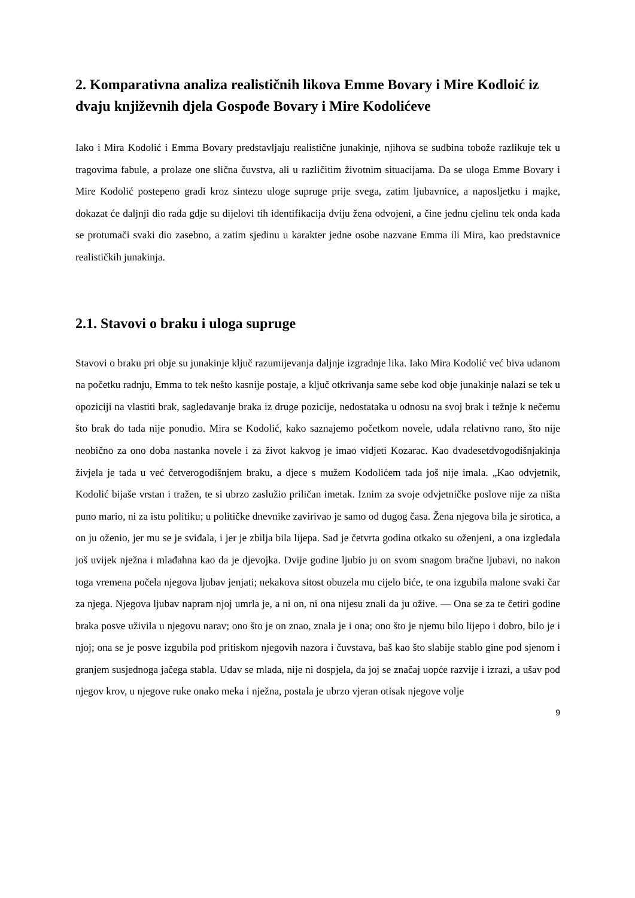2. Komparativna analiza realističnih likova Emme Bovary i Mire Kodloić iz dvaju književnih djela Gospođe Bovary i Mire Kodolićeve
Iako i Mira Kodolić i Emma Bovary predstavljaju realistične junakinje, njihova se sudbina tobože razlikuje tek u tragovima fabule, a prolaze one slična čuvstva, ali u različitim životnim situacijama. Da se uloga Emme Bovary i Mire Kodolić postepeno gradi kroz sintezu uloge supruge prije svega, zatim ljubavnice, a naposljetku i majke, dokazat će daljnji dio rada gdje su dijelovi tih identifikacija dviju žena odvojeni, a čine jednu cjelinu tek onda kada se protumači svaki dio zasebno, a zatim sjedinu u karakter jedne osobe nazvane Emma ili Mira, kao predstavnice realističkih junakinja.
2.1. Stavovi o braku i uloga supruge
Stavovi o braku pri obje su junakinje ključ razumijevanja daljnje izgradnje lika. Iako Mira Kodolić već biva udanom na početku radnju, Emma to tek nešto kasnije postaje, a ključ otkrivanja same sebe kod obje junakinje nalazi se tek u opoziciji na vlastiti brak, sagledavanje braka iz druge pozicije, nedostataka u odnosu na svoj brak i težnje k nečemu što brak do tada nije ponudio. Mira se Kodolić, kako saznajemo početkom novele, udala relativno rano, što nije neobično za ono doba nastanka novele i za život kakvog je imao vidjeti Kozarac. Kao dvadesetdvogodišnjakinja živjela je tada u već četverogodišnjem braku, a djece s mužem Kodolićem tada još nije imala. „Kao odvjetnik, Kodolić bijaše vrstan i tražen, te si ubrzo zaslužio priličan imetak. Iznim za svoje odvjetničke poslove nije za ništa puno mario, ni za istu politiku; u političke dnevnike zavirivao je samo od dugog časa. Žena njegova bila je sirotica, a on ju oženio, jer mu se je sviđala, i jer je zbilja bila lijepa. Sad je četvrta godina otkako su oženjeni, a ona izgledala još uvijek nježna i mlađahna kao da je djevojka. Dvije godine ljubio ju on svom snagom bračne ljubavi, no nakon toga vremena počela njegova ljubav jenjati; nekakova sitost obuzela mu cijelo biće, te ona izgubila malone svaki čar za njega. Njegova ljubav napram njoj umrla je, a ni on, ni ona nijesu znali da ju ožive. — Ona se za te četiri godine braka posve uživila u njegovu narav; ono što je on znao, znala je i ona; ono što je njemu bilo lijepo i dobro, bilo je i njoj; ona se je posve izgubila pod pritiskom njegovih nazora i čuvstava, baš kao što slabije stablo gine pod sjenom i granjem susjednoga jačega stabla. Udav se mlada, nije ni dospjela, da joj se značaj uopće razvije i izrazi, a ušav pod njegov krov, u njegove ruke onako meka i nježna, postala je ubrzo vjeran otisak njegove volje
9